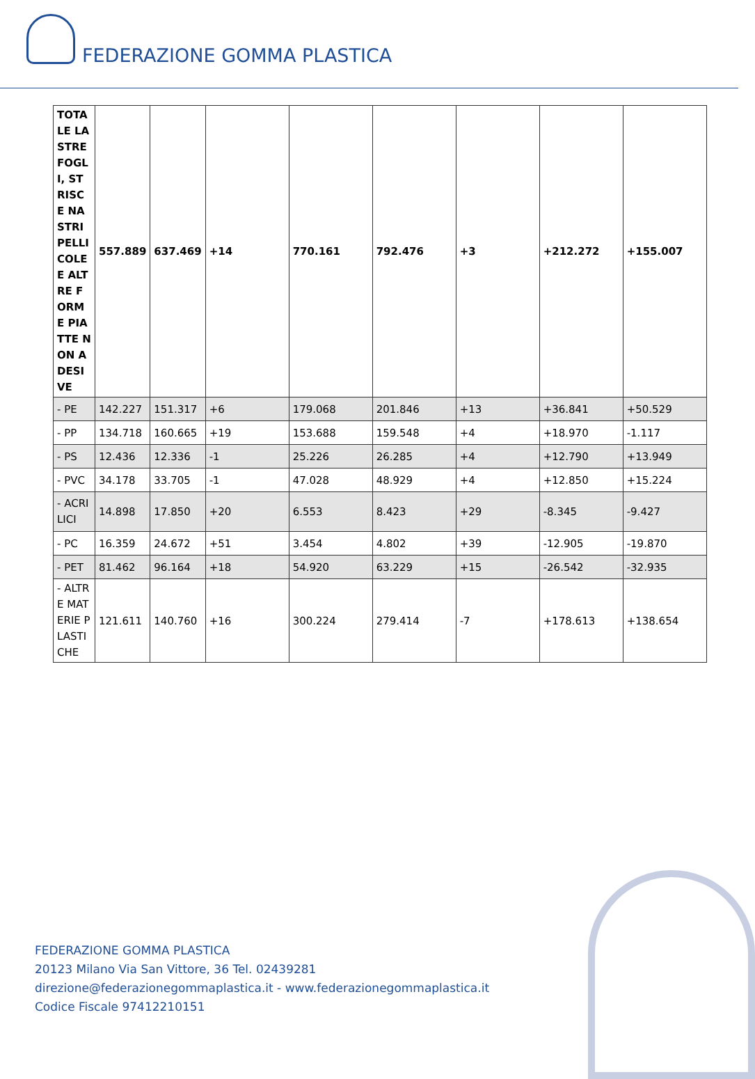FEDERAZIONE GOMMA PLASTICA
| TOTALE LASTRE FOGLI, STRISCE NASTRI PELLICOLE E ALTRE FORME PIATTE NON ADESIVE | 557.889 | 637.469 | +14 | 770.161 | 792.476 | +3 | +212.272 | +155.007 |
| - PE | 142.227 | 151.317 | +6 | 179.068 | 201.846 | +13 | +36.841 | +50.529 |
| - PP | 134.718 | 160.665 | +19 | 153.688 | 159.548 | +4 | +18.970 | -1.117 |
| - PS | 12.436 | 12.336 | -1 | 25.226 | 26.285 | +4 | +12.790 | +13.949 |
| - PVC | 34.178 | 33.705 | -1 | 47.028 | 48.929 | +4 | +12.850 | +15.224 |
| - ACRILICI | 14.898 | 17.850 | +20 | 6.553 | 8.423 | +29 | -8.345 | -9.427 |
| - PC | 16.359 | 24.672 | +51 | 3.454 | 4.802 | +39 | -12.905 | -19.870 |
| - PET | 81.462 | 96.164 | +18 | 54.920 | 63.229 | +15 | -26.542 | -32.935 |
| - ALTRE MATERIE PLASTICHE | 121.611 | 140.760 | +16 | 300.224 | 279.414 | -7 | +178.613 | +138.654 |
FEDERAZIONE GOMMA PLASTICA
20123 Milano Via San Vittore, 36 Tel. 02439281
direzione@federazionegommaplastica.it - www.federazionegommaplastica.it
Codice Fiscale 97412210151